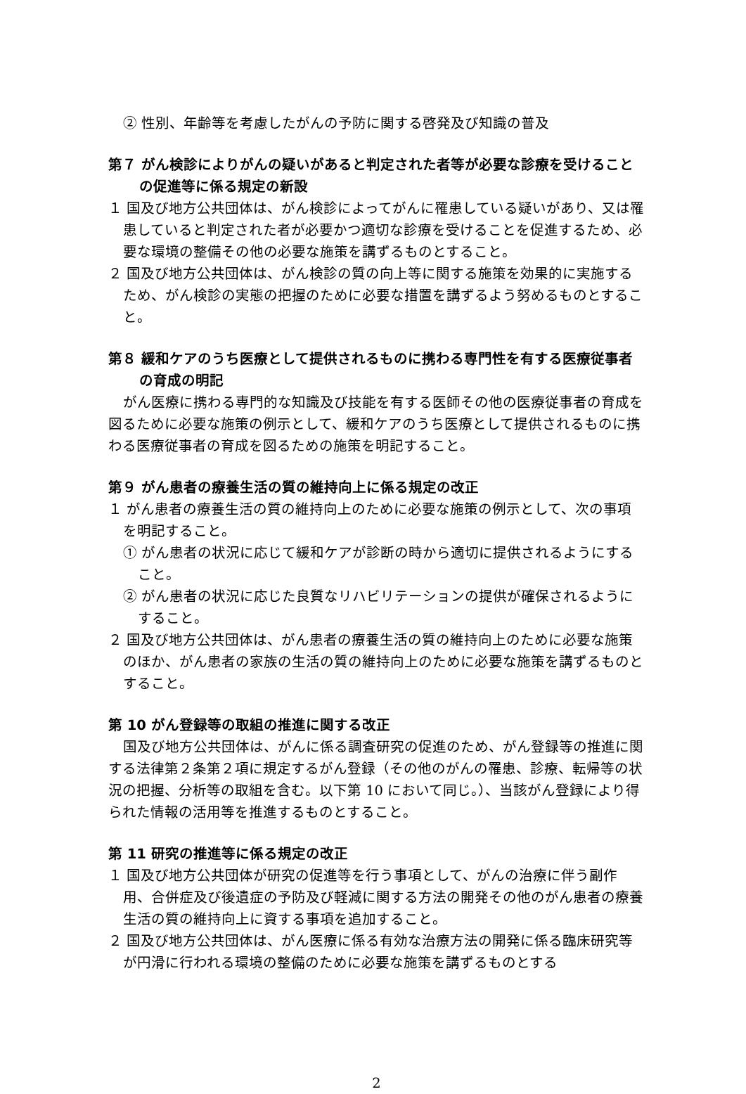② 性別、年齢等を考慮したがんの予防に関する啓発及び知識の普及
第７ がん検診によりがんの疑いがあると判定された者等が必要な診療を受けることの促進等に係る規定の新設
１ 国及び地方公共団体は、がん検診によってがんに罹患している疑いがあり、又は罹患していると判定された者が必要かつ適切な診療を受けることを促進するため、必要な環境の整備その他の必要な施策を講ずるものとすること。
２ 国及び地方公共団体は、がん検診の質の向上等に関する施策を効果的に実施するため、がん検診の実態の把握のために必要な措置を講ずるよう努めるものとすること。
第８ 緩和ケアのうち医療として提供されるものに携わる専門性を有する医療従事者の育成の明記
がん医療に携わる専門的な知識及び技能を有する医師その他の医療従事者の育成を図るために必要な施策の例示として、緩和ケアのうち医療として提供されるものに携わる医療従事者の育成を図るための施策を明記すること。
第９ がん患者の療養生活の質の維持向上に係る規定の改正
１ がん患者の療養生活の質の維持向上のために必要な施策の例示として、次の事項を明記すること。
① がん患者の状況に応じて緩和ケアが診断の時から適切に提供されるようにすること。
② がん患者の状況に応じた良質なリハビリテーションの提供が確保されるようにすること。
２ 国及び地方公共団体は、がん患者の療養生活の質の維持向上のために必要な施策のほか、がん患者の家族の生活の質の維持向上のために必要な施策を講ずるものとすること。
第 10 がん登録等の取組の推進に関する改正
国及び地方公共団体は、がんに係る調査研究の促進のため、がん登録等の推進に関する法律第２条第２項に規定するがん登録（その他のがんの罹患、診療、転帰等の状況の把握、分析等の取組を含む。以下第 10 において同じ。）、当該がん登録により得られた情報の活用等を推進するものとすること。
第 11 研究の推進等に係る規定の改正
１ 国及び地方公共団体が研究の促進等を行う事項として、がんの治療に伴う副作用、合併症及び後遺症の予防及び軽減に関する方法の開発その他のがん患者の療養生活の質の維持向上に資する事項を追加すること。
２ 国及び地方公共団体は、がん医療に係る有効な治療方法の開発に係る臨床研究等が円滑に行われる環境の整備のために必要な施策を講ずるものとする
2